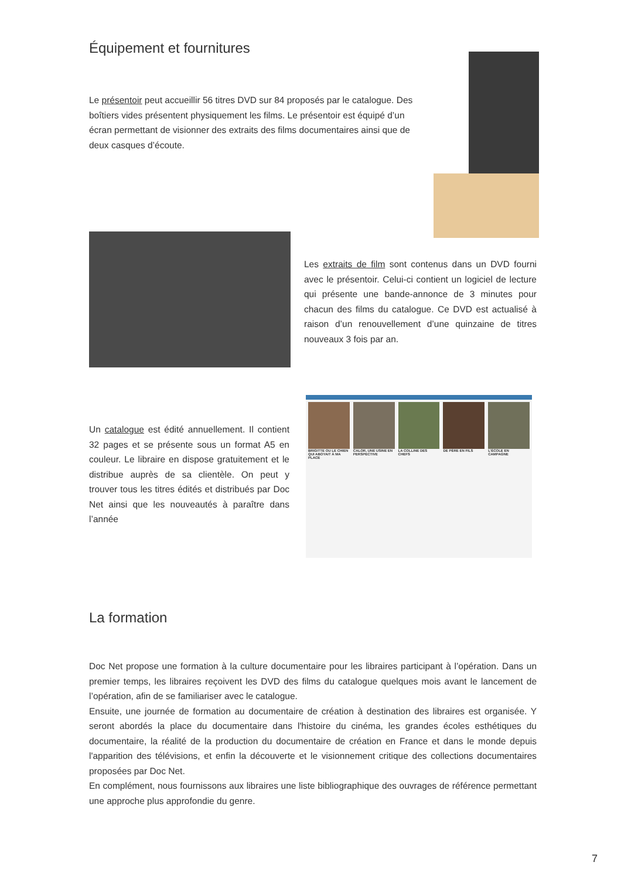Équipement et fournitures
Le présentoir peut accueillir 56 titres DVD sur 84 proposés par le catalogue. Des boîtiers vides présentent physiquement les films. Le présentoir est équipé d’un écran permettant de visionner des extraits des films documentaires ainsi que de deux casques d’écoute.
Les extraits de film sont contenus dans un DVD fourni avec le présentoir. Celui-ci contient un logiciel de lecture qui présente une bande-annonce de 3 minutes pour chacun des films du catalogue. Ce DVD est actualisé à raison d’un renouvellement d’une quinzaine de titres nouveaux 3 fois par an.
Un catalogue est édité annuellement. Il contient 32 pages et se présente sous un format A5 en couleur. Le libraire en dispose gratuitement et le distribue auprès de sa clientèle. On peut y trouver tous les titres édités et distribués par Doc Net ainsi que les nouveautés à paraître dans l’année
BRIGITTE OU LE CHIEN QUI ABOYAIT À MA PLACE
CALOR, UNE USINE EN PERSPECTIVE
LA COLLINE DES CHEFS DE PÈRE EN FILS L’ÉCOLE EN CAMPAGNE
La formation
Doc Net propose une formation à la culture documentaire pour les libraires participant à l’opération. Dans un premier temps, les libraires reçoivent les DVD des films du catalogue quelques mois avant le lancement de l’opération, afin de se familiariser avec le catalogue.
Ensuite, une journée de formation au documentaire de création à destination des libraires est organisée. Y seront abordés la place du documentaire dans l'histoire du cinéma, les grandes écoles esthétiques du documentaire, la réalité de la production du documentaire de création en France et dans le monde depuis l'apparition des télévisions, et enfin la découverte et le visionnement critique des collections documentaires proposées par Doc Net.
En complément, nous fournissons aux libraires une liste bibliographique des ouvrages de référence permettant une approche plus approfondie du genre.
7